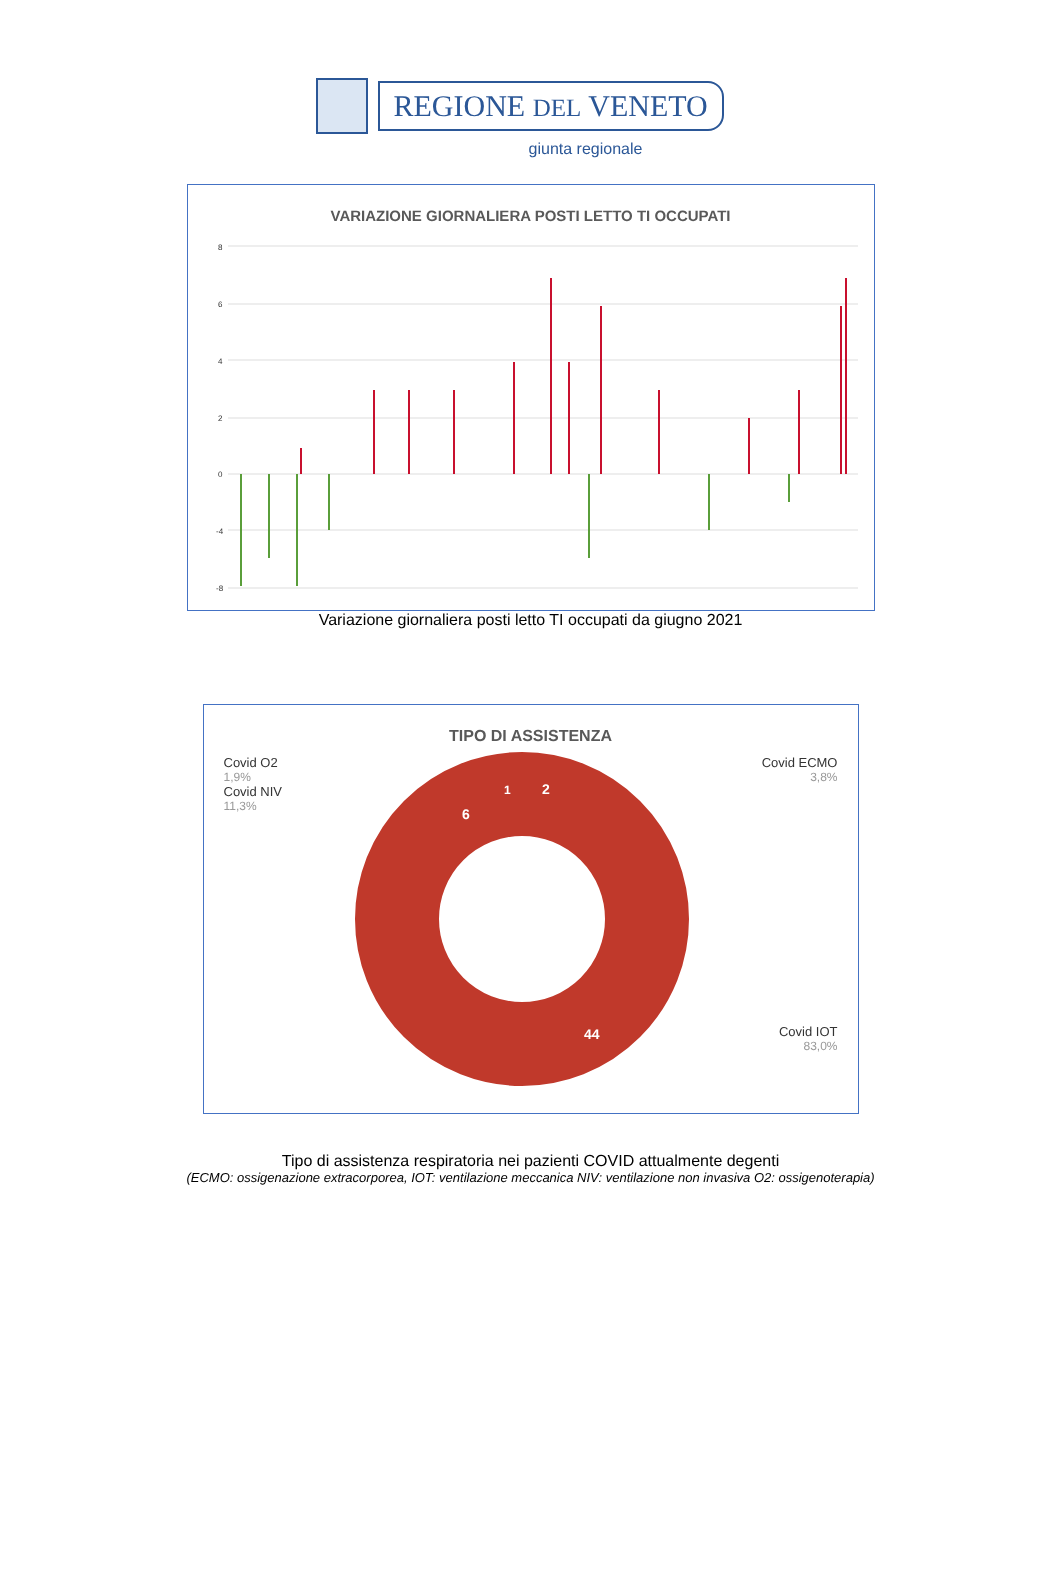REGIONE DEL VENETO
giunta regionale
VARIAZIONE GIORNALIERA POSTI LETTO TI OCCUPATI
8
6
4
2
0
-4
-8
Variazione giornaliera posti letto TI occupati da giugno 2021
TIPO DI ASSISTENZA
Covid O2
1,9%
Covid NIV
11,3%
44
2
6
1
Covid ECMO
3,8%
Covid IOT
83,0%
Tipo di assistenza respiratoria nei pazienti COVID attualmente degenti
(ECMO: ossigenazione extracorporea, IOT: ventilazione meccanica NIV: ventilazione non invasiva O2: ossigenoterapia)